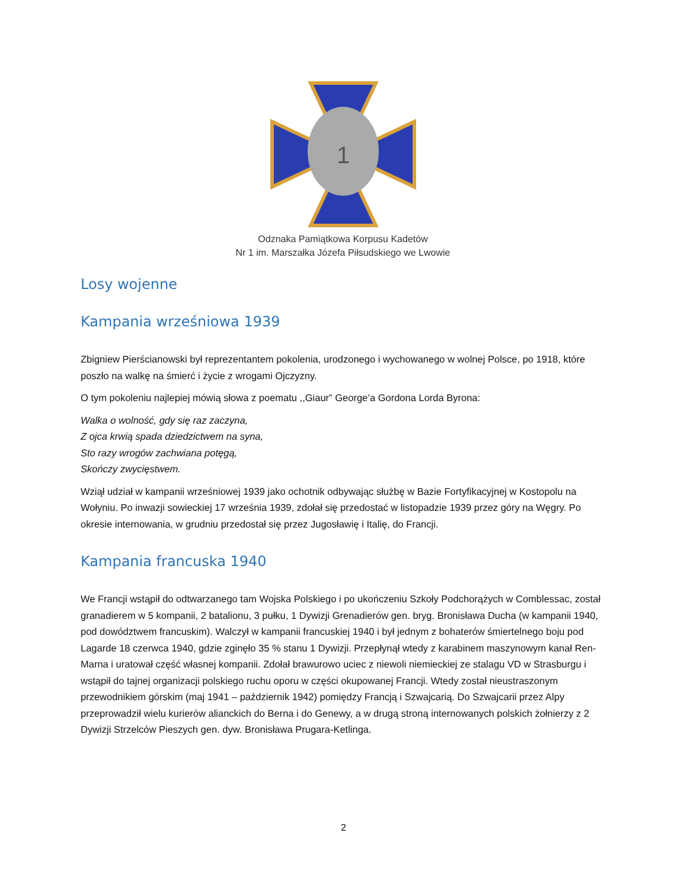1
Odznaka Pamiątkowa Korpusu Kadetów
Nr 1 im. Marszałka Józefa Piłsudskiego we Lwowie
Losy wojenne
Kampania wrześniowa 1939
Zbigniew Pierścianowski był reprezentantem pokolenia, urodzonego i wychowanego w wolnej Polsce, po 1918, które poszło na walkę na śmierć i życie z wrogami Ojczyzny.
O tym pokoleniu najlepiej mówią słowa z poematu ,,Giaur” George’a Gordona Lorda Byrona:
Walka o wolność, gdy się raz zaczyna,
Z ojca krwią spada dziedzictwem na syna,
Sto razy wrogów zachwiana potęgą,
Skończy zwycięstwem.
Wziął udział w kampanii wrześniowej 1939 jako ochotnik odbywając służbę w Bazie Fortyfikacyjnej w Kostopolu na Wołyniu. Po inwazji sowieckiej 17 września 1939, zdołał się przedostać w listopadzie 1939 przez góry na Węgry. Po okresie internowania, w grudniu przedostał się przez Jugosławię i Italię, do Francji.
Kampania francuska 1940
We Francji wstąpił do odtwarzanego tam Wojska Polskiego i po ukończeniu Szkoły Podchorążych w Comblessac, został granadierem w 5 kompanii, 2 batalionu, 3 pułku, 1 Dywizji Grenadierów gen. bryg. Bronisława Ducha (w kampanii 1940, pod dowództwem francuskim). Walczył w kampanii francuskiej 1940 i był jednym z bohaterów śmiertelnego boju pod Lagarde 18 czerwca 1940, gdzie zginęło 35 % stanu 1 Dywizji. Przepłynął wtedy z karabinem maszynowym kanał Ren-Marna i uratował część własnej kompanii. Zdołał brawurowo uciec z niewoli niemieckiej ze stalagu VD w Strasburgu i wstąpił do tajnej organizacji polskiego ruchu oporu w części okupowanej Francji. Wtedy został nieustraszonym przewodnikiem górskim (maj 1941 – październik 1942) pomiędzy Francją i Szwajcarią. Do Szwajcarii przez Alpy przeprowadził wielu kurierów alianckich do Berna i do Genewy, a w drugą stroną internowanych polskich żołnierzy z 2 Dywizji Strzelców Pieszych gen. dyw. Bronisława Prugara-Ketlinga.
2